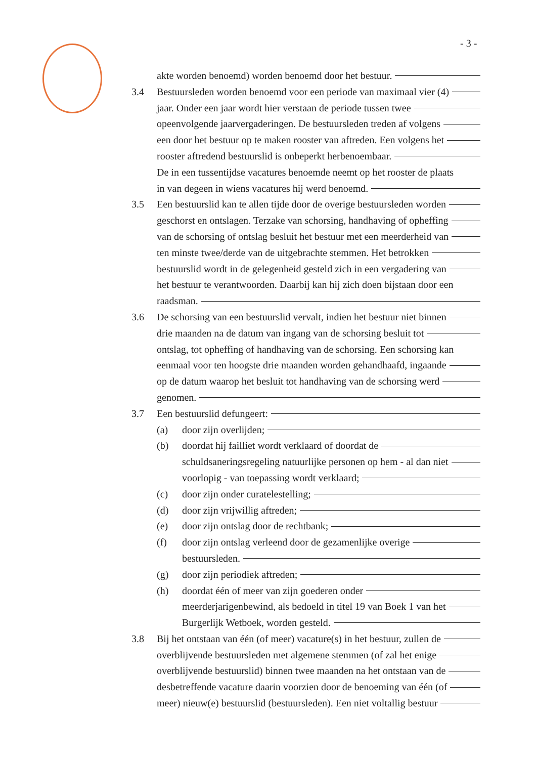- 3 -
akte worden benoemd) worden benoemd door het bestuur.
3.4 Bestuursleden worden benoemd voor een periode van maximaal vier (4)
jaar. Onder een jaar wordt hier verstaan de periode tussen twee
opeenvolgende jaarvergaderingen. De bestuursleden treden af volgens
een door het bestuur op te maken rooster van aftreden. Een volgens het
rooster aftredend bestuurslid is onbeperkt herbenoembaar.
De in een tussentijdse vacatures benoemde neemt op het rooster de plaats
in van degeen in wiens vacatures hij werd benoemd.
3.5 Een bestuurslid kan te allen tijde door de overige bestuursleden worden
geschorst en ontslagen. Terzake van schorsing, handhaving of opheffing
van de schorsing of ontslag besluit het bestuur met een meerderheid van
ten minste twee/derde van de uitgebrachte stemmen. Het betrokken
bestuurslid wordt in de gelegenheid gesteld zich in een vergadering van
het bestuur te verantwoorden. Daarbij kan hij zich doen bijstaan door een
raadsman.
3.6 De schorsing van een bestuurslid vervalt, indien het bestuur niet binnen
drie maanden na de datum van ingang van de schorsing besluit tot
ontslag, tot opheffing of handhaving van de schorsing. Een schorsing kan
eenmaal voor ten hoogste drie maanden worden gehandhaafd, ingaande
op de datum waarop het besluit tot handhaving van de schorsing werd
genomen.
3.7 Een bestuurslid defungeert:
(a) door zijn overlijden;
(b) doordat hij failliet wordt verklaard of doordat de
schuldsaneringsregeling natuurlijke personen op hem - al dan niet
voorlopig - van toepassing wordt verklaard;
(c) door zijn onder curatelestelling;
(d) door zijn vrijwillig aftreden;
(e) door zijn ontslag door de rechtbank;
(f) door zijn ontslag verleend door de gezamenlijke overige
bestuursleden.
(g) door zijn periodiek aftreden;
(h) doordat één of meer van zijn goederen onder
meerderjarigenbewind, als bedoeld in titel 19 van Boek 1 van het
Burgerlijk Wetboek, worden gesteld.
3.8 Bij het ontstaan van één (of meer) vacature(s) in het bestuur, zullen de
overblijvende bestuursleden met algemene stemmen (of zal het enige
overblijvende bestuurslid) binnen twee maanden na het ontstaan van de
desbetreffende vacature daarin voorzien door de benoeming van één (of
meer) nieuw(e) bestuurslid (bestuursleden). Een niet voltallig bestuur